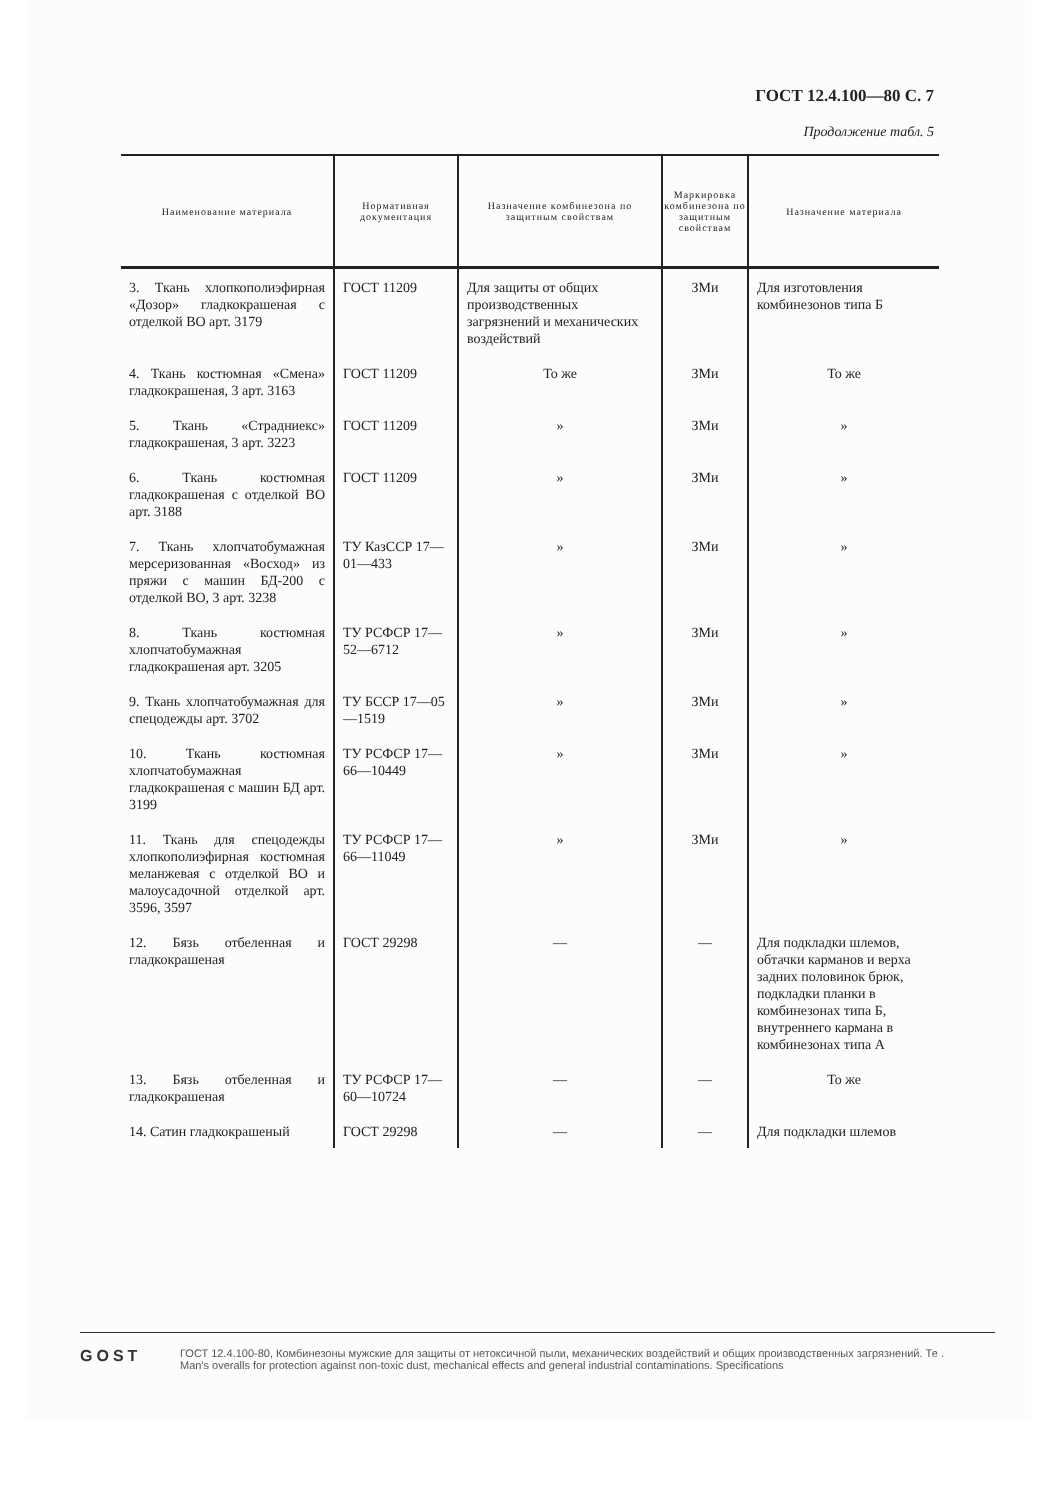ГОСТ 12.4.100—80 С. 7
Продолжение табл. 5
| Наименование материала | Нормативная документация | Назначение комбинезона по защитным свойствам | Маркировка комбинезона по защитным свойствам | Назначение материала |
| --- | --- | --- | --- | --- |
| 3. Ткань хлопкополиэфирная «Дозор» гладкокрашеная с отделкой ВО арт. 3179 | ГОСТ 11209 | Для защиты от общих производственных загрязнений и механических воздействий | ЗМи | Для изготовления комбинезонов типа Б |
| 4. Ткань костюмная «Смена» гладкокрашеная, 3 арт. 3163 | ГОСТ 11209 | То же | ЗМи | То же |
| 5. Ткань «Страдниекс» гладкокрашеная, 3 арт. 3223 | ГОСТ 11209 | » | ЗМи | » |
| 6. Ткань костюмная гладкокрашеная с отделкой ВО арт. 3188 | ГОСТ 11209 | » | ЗМи | » |
| 7. Ткань хлопчатобумажная мерсеризованная «Восход» из пряжи с машин БД-200 с отделкой ВО, 3 арт. 3238 | ТУ КазССР 17—01—433 | » | ЗМи | » |
| 8. Ткань костюмная хлопчатобумажная гладкокрашеная арт. 3205 | ТУ РСФСР 17—52—6712 | » | ЗМи | » |
| 9. Ткань хлопчатобумажная для спецодежды арт. 3702 | ТУ БССР 17—05—1519 | » | ЗМи | » |
| 10. Ткань костюмная хлопчатобумажная гладкокрашеная с машин БД арт. 3199 | ТУ РСФСР 17—66—10449 | » | ЗМи | » |
| 11. Ткань для спецодежды хлопкополиэфирная костюмная меланжевая с отделкой ВО и малоусадочной отделкой арт. 3596, 3597 | ТУ РСФСР 17—66—11049 | » | ЗМи | » |
| 12. Бязь отбеленная и гладкокрашеная | ГОСТ 29298 | — | — | Для подкладки шлемов, обтачки карманов и верха задних половинок брюк, подкладки планки в комбинезонах типа Б, внутреннего кармана в комбинезонах типа А |
| 13. Бязь отбеленная и гладкокрашеная | ТУ РСФСР 17—60—10724 | — | — | То же |
| 14. Сатин гладкокрашеный | ГОСТ 29298 | — | — | Для подкладки шлемов |
GOST
ГОСТ 12.4.100-80, Комбинезоны мужские для защиты от нетоксичной пыли, механических воздействий и общих производственных загрязнений. Те .
Man's overalls for protection against non-toxic dust, mechanical effects and general industrial contaminations. Specifications